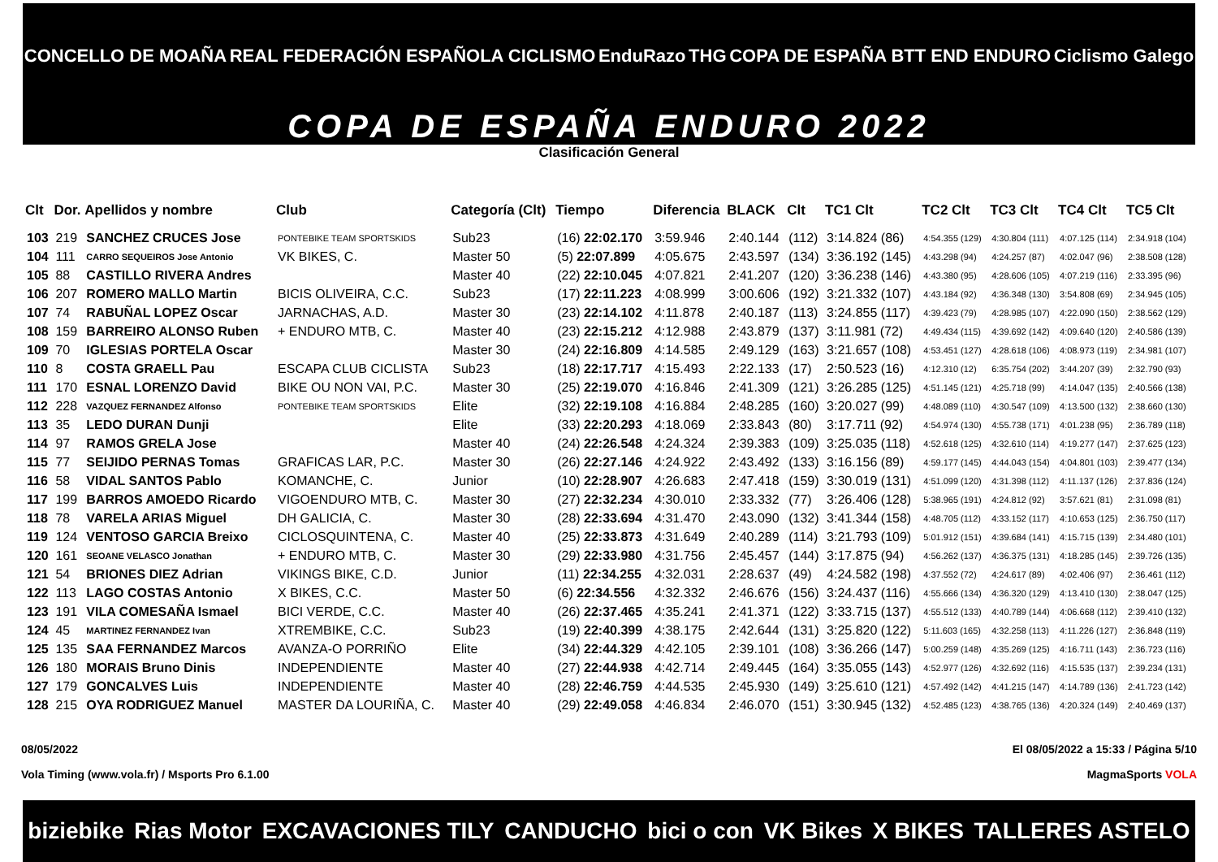CONCELLO DE MOAÑA REAL FEDERACIÓN ESPAÑOLA CICLISMO EnduRazo THG COPA DE ESPAÑA BTT END ENDURO Ciclismo Galego
COPA DE ESPAÑA ENDURO 2022
Clasificación General
| Clt | Dor. | Apellidos y nombre | Club | Categoría (Clt) | Tiempo | Diferencia | BLACK | Clt | TC1 Clt | TC2 Clt | TC3 Clt | TC4 Clt | TC5 Clt |
| --- | --- | --- | --- | --- | --- | --- | --- | --- | --- | --- | --- | --- | --- |
| 103 | 219 | SANCHEZ CRUCES Jose | PONTEBIKE TEAM SPORTSKIDS | Sub23 | (16) 22:02.170 | 3:59.946 | 2:40.144 | (112) | 3:14.824 (86) | 4:54.355 (129) | 4:30.804 (111) | 4:07.125 (114) | 2:34.918 (104) |
| 104 | 111 | CARRO SEQUEIROS Jose Antonio | VK BIKES, C. | Master 50 | (5) 22:07.899 | 4:05.675 | 2:43.597 | (134) | 3:36.192 (145) | 4:43.298 (94) | 4:24.257 (87) | 4:02.047 (96) | 2:38.508 (128) |
| 105 | 88 | CASTILLO RIVERA Andres | | Master 40 | (22) 22:10.045 | 4:07.821 | 2:41.207 | (120) | 3:36.238 (146) | 4:43.380 (95) | 4:28.606 (105) | 4:07.219 (116) | 2:33.395 (96) |
| 106 | 207 | ROMERO MALLO Martin | BICIS OLIVEIRA, C.C. | Sub23 | (17) 22:11.223 | 4:08.999 | 3:00.606 | (192) | 3:21.332 (107) | 4:43.184 (92) | 4:36.348 (130) | 3:54.808 (69) | 2:34.945 (105) |
| 107 | 74 | RABUÑAL LOPEZ Oscar | JARNACHAS, A.D. | Master 30 | (23) 22:14.102 | 4:11.878 | 2:40.187 | (113) | 3:24.855 (117) | 4:39.423 (79) | 4:28.985 (107) | 4:22.090 (150) | 2:38.562 (129) |
| 108 | 159 | BARREIRO ALONSO Ruben | + ENDURO MTB, C. | Master 40 | (23) 22:15.212 | 4:12.988 | 2:43.879 | (137) | 3:11.981 (72) | 4:49.434 (115) | 4:39.692 (142) | 4:09.640 (120) | 2:40.586 (139) |
| 109 | 70 | IGLESIAS PORTELA Oscar | | Master 30 | (24) 22:16.809 | 4:14.585 | 2:49.129 | (163) | 3:21.657 (108) | 4:53.451 (127) | 4:28.618 (106) | 4:08.973 (119) | 2:34.981 (107) |
| 110 | 8 | COSTA GRAELL Pau | ESCAPA CLUB CICLISTA | Sub23 | (18) 22:17.717 | 4:15.493 | 2:22.133 | (17) | 2:50.523 (16) | 4:12.310 (12) | 6:35.754 (202) | 3:44.207 (39) | 2:32.790 (93) |
| 111 | 170 | ESNAL LORENZO David | BIKE OU NON VAI, P.C. | Master 30 | (25) 22:19.070 | 4:16.846 | 2:41.309 | (121) | 3:26.285 (125) | 4:51.145 (121) | 4:25.718 (99) | 4:14.047 (135) | 2:40.566 (138) |
| 112 | 228 | VAZQUEZ FERNANDEZ Alfonso | PONTEBIKE TEAM SPORTSKIDS | Elite | (32) 22:19.108 | 4:16.884 | 2:48.285 | (160) | 3:20.027 (99) | 4:48.089 (110) | 4:30.547 (109) | 4:13.500 (132) | 2:38.660 (130) |
| 113 | 35 | LEDO DURAN Dunji | | Elite | (33) 22:20.293 | 4:18.069 | 2:33.843 | (80) | 3:17.711 (92) | 4:54.974 (130) | 4:55.738 (171) | 4:01.238 (95) | 2:36.789 (118) |
| 114 | 97 | RAMOS GRELA Jose | | Master 40 | (24) 22:26.548 | 4:24.324 | 2:39.383 | (109) | 3:25.035 (118) | 4:52.618 (125) | 4:32.610 (114) | 4:19.277 (147) | 2:37.625 (123) |
| 115 | 77 | SEIJIDO PERNAS Tomas | GRAFICAS LAR, P.C. | Master 30 | (26) 22:27.146 | 4:24.922 | 2:43.492 | (133) | 3:16.156 (89) | 4:59.177 (145) | 4:44.043 (154) | 4:04.801 (103) | 2:39.477 (134) |
| 116 | 58 | VIDAL SANTOS Pablo | KOMANCHE, C. | Junior | (10) 22:28.907 | 4:26.683 | 2:47.418 | (159) | 3:30.019 (131) | 4:51.099 (120) | 4:31.398 (112) | 4:11.137 (126) | 2:37.836 (124) |
| 117 | 199 | BARROS AMOEDO Ricardo | VIGOENDURO MTB, C. | Master 30 | (27) 22:32.234 | 4:30.010 | 2:33.332 | (77) | 3:26.406 (128) | 5:38.965 (191) | 4:24.812 (92) | 3:57.621 (81) | 2:31.098 (81) |
| 118 | 78 | VARELA ARIAS Miguel | DH GALICIA, C. | Master 30 | (28) 22:33.694 | 4:31.470 | 2:43.090 | (132) | 3:41.344 (158) | 4:48.705 (112) | 4:33.152 (117) | 4:10.653 (125) | 2:36.750 (117) |
| 119 | 124 | VENTOSO GARCIA Breixo | CICLOSQUINTENA, C. | Master 40 | (25) 22:33.873 | 4:31.649 | 2:40.289 | (114) | 3:21.793 (109) | 5:01.912 (151) | 4:39.684 (141) | 4:15.715 (139) | 2:34.480 (101) |
| 120 | 161 | SEOANE VELASCO Jonathan | + ENDURO MTB, C. | Master 30 | (29) 22:33.980 | 4:31.756 | 2:45.457 | (144) | 3:17.875 (94) | 4:56.262 (137) | 4:36.375 (131) | 4:18.285 (145) | 2:39.726 (135) |
| 121 | 54 | BRIONES DIEZ Adrian | VIKINGS BIKE, C.D. | Junior | (11) 22:34.255 | 4:32.031 | 2:28.637 | (49) | 4:24.582 (198) | 4:37.552 (72) | 4:24.617 (89) | 4:02.406 (97) | 2:36.461 (112) |
| 122 | 113 | LAGO COSTAS Antonio | X BIKES, C.C. | Master 50 | (6) 22:34.556 | 4:32.332 | 2:46.676 | (156) | 3:24.437 (116) | 4:55.666 (134) | 4:36.320 (129) | 4:13.410 (130) | 2:38.047 (125) |
| 123 | 191 | VILA COMESAÑA Ismael | BICI VERDE, C.C. | Master 40 | (26) 22:37.465 | 4:35.241 | 2:41.371 | (122) | 3:33.715 (137) | 4:55.512 (133) | 4:40.789 (144) | 4:06.668 (112) | 2:39.410 (132) |
| 124 | 45 | MARTINEZ FERNANDEZ Ivan | XTREMBIKE, C.C. | Sub23 | (19) 22:40.399 | 4:38.175 | 2:42.644 | (131) | 3:25.820 (122) | 5:11.603 (165) | 4:32.258 (113) | 4:11.226 (127) | 2:36.848 (119) |
| 125 | 135 | SAA FERNANDEZ Marcos | AVANZA-O PORRIÑO | Elite | (34) 22:44.329 | 4:42.105 | 2:39.101 | (108) | 3:36.266 (147) | 5:00.259 (148) | 4:35.269 (125) | 4:16.711 (143) | 2:36.723 (116) |
| 126 | 180 | MORAIS Bruno Dinis | INDEPENDIENTE | Master 40 | (27) 22:44.938 | 4:42.714 | 2:49.445 | (164) | 3:35.055 (143) | 4:52.977 (126) | 4:32.692 (116) | 4:15.535 (137) | 2:39.234 (131) |
| 127 | 179 | GONCALVES Luis | INDEPENDIENTE | Master 40 | (28) 22:46.759 | 4:44.535 | 2:45.930 | (149) | 3:25.610 (121) | 4:57.492 (142) | 4:41.215 (147) | 4:14.789 (136) | 2:41.723 (142) |
| 128 | 215 | OYA RODRIGUEZ Manuel | MASTER DA LOURIÑA, C. | Master 40 | (29) 22:49.058 | 4:46.834 | 2:46.070 | (151) | 3:30.945 (132) | 4:52.485 (123) | 4:38.765 (136) | 4:20.324 (149) | 2:40.469 (137) |
08/05/2022 El 08/05/2022 a 15:33 / Página 5/10
Vola Timing (www.vola.fr) / Msports Pro 6.1.00 MagmaSports VOLA
biziebike Rias Motor EXCAVACIONES TILY CANDUCHO bici o con VK Bikes X BIKES TALLERES ASTELO